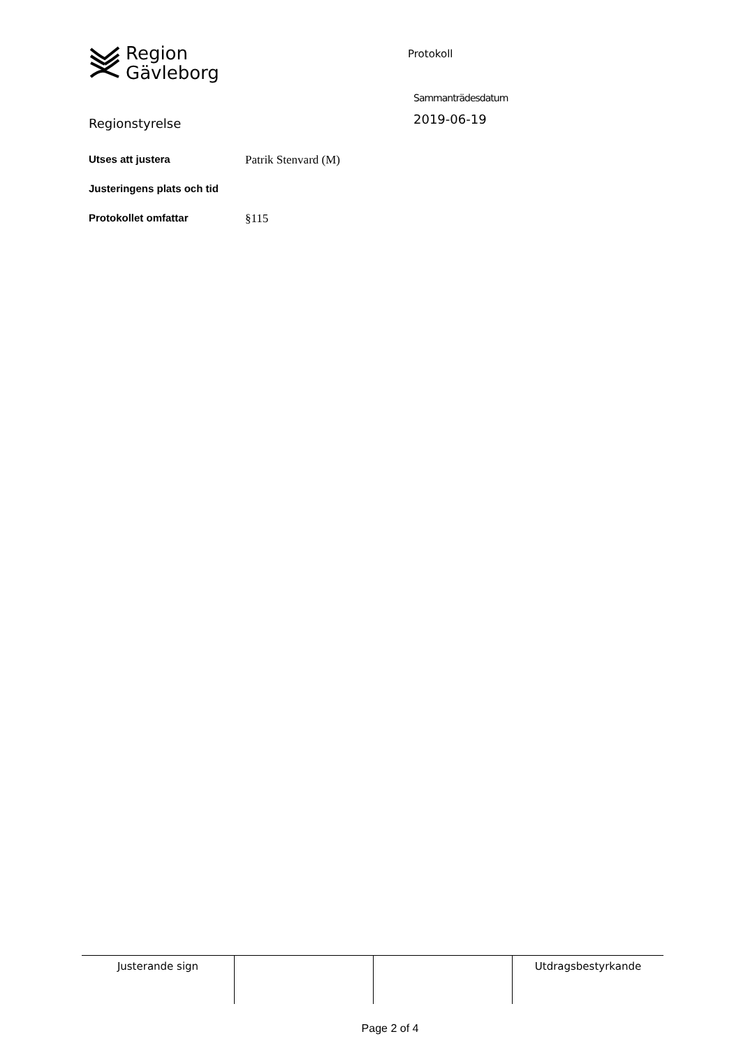Region
Gävleborg
Protokoll
Regionstyrelse
Sammanträdesdatum
2019-06-19
| Utses att justera | Patrik Stenvard (M) |
| Justeringens plats och tid | |
| Protokollet omfattar | §115 |
| Justerande sign | | | Utdragsbestyrkande |
Page 2 of 4